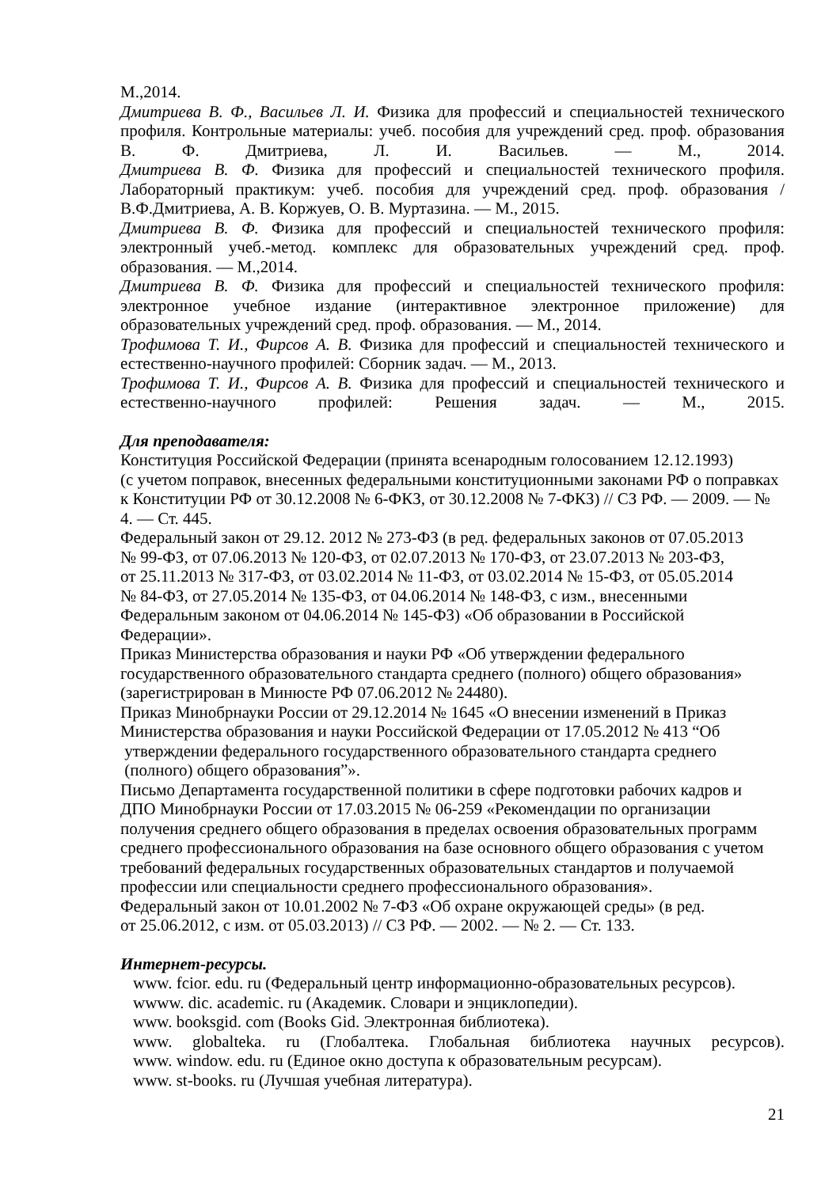М.,2014.
Дмитриева В. Ф., Васильев Л. И. Физика для профессий и специальностей технического профиля. Контрольные материалы: учеб. пособия для учреждений сред. проф. образования В. Ф. Дмитриева, Л. И. Васильев. — М., 2014.
Дмитриева В. Ф. Физика для профессий и специальностей технического профиля. Лабораторный практикум: учеб. пособия для учреждений сред. проф. образования /
В.Ф.Дмитриева, А. В. Коржуев, О. В. Муртазина. — М., 2015.
Дмитриева В. Ф. Физика для профессий и специальностей технического профиля: электронный учеб.-метод. комплекс для образовательных учреждений сред. проф. образования. — М.,2014.
Дмитриева В. Ф. Физика для профессий и специальностей технического профиля: электронное учебное издание (интерактивное электронное приложение) для образовательных учреждений сред. проф. образования. — М., 2014.
Трофимова Т. И., Фирсов А. В. Физика для профессий и специальностей технического и естественно-научного профилей: Сборник задач. — М., 2013.
Трофимова Т. И., Фирсов А. В. Физика для профессий и специальностей технического и естественно-научного профилей: Решения задач. — М., 2015.
Для преподавателя:
Конституция Российской Федерации (принята всенародным голосованием 12.12.1993)
(с учетом поправок, внесенных федеральными конституционными законами РФ о поправках к Конституции РФ от 30.12.2008 № 6-ФКЗ, от 30.12.2008 № 7-ФКЗ) // СЗ РФ. — 2009. — № 4. — Ст. 445.
Федеральный закон от 29.12. 2012 № 273-ФЗ (в ред. федеральных законов от 07.05.2013
№ 99-ФЗ, от 07.06.2013 № 120-ФЗ, от 02.07.2013 № 170-ФЗ, от 23.07.2013 № 203-ФЗ,
от 25.11.2013 № 317-ФЗ, от 03.02.2014 № 11-ФЗ, от 03.02.2014 № 15-ФЗ, от 05.05.2014
№ 84-ФЗ, от 27.05.2014 № 135-ФЗ, от 04.06.2014 № 148-ФЗ, с изм., внесенными
Федеральным законом от 04.06.2014 № 145-ФЗ) «Об образовании в Российской
Федерации».
Приказ Министерства образования и науки РФ «Об утверждении федерального
государственного образовательного стандарта среднего (полного) общего образования»
(зарегистрирован в Минюсте РФ 07.06.2012 № 24480).
Приказ Минобрнауки России от 29.12.2014 № 1645 «О внесении изменений в Приказ
Министерства образования и науки Российской Федерации от 17.05.2012 № 413 “Об
утверждении федерального государственного образовательного стандарта среднего
(полного) общего образования”».
Письмо Департамента государственной политики в сфере подготовки рабочих кадров и
ДПО Минобрнауки России от 17.03.2015 № 06-259 «Рекомендации по организации
получения среднего общего образования в пределах освоения образовательных программ
среднего профессионального образования на базе основного общего образования с учетом
требований федеральных государственных образовательных стандартов и получаемой
профессии или специальности среднего профессионального образования».
Федеральный закон от 10.01.2002 № 7-ФЗ «Об охране окружающей среды» (в ред.
от 25.06.2012, с изм. от 05.03.2013) // СЗ РФ. — 2002. — № 2. — Ст. 133.
Интернет-ресурсы.
www. fcior. edu. ru (Федеральный центр информационно-образовательных ресурсов).
wwww. dic. academic. ru (Академик. Словари и энциклопедии).
www. booksgid. com (Books Gid. Электронная библиотека).
www. globalteka. ru (Глобалтека. Глобальная библиотека научных ресурсов).
www. window. edu. ru (Единое окно доступа к образовательным ресурсам).
www. st-books. ru (Лучшая учебная литература).
21